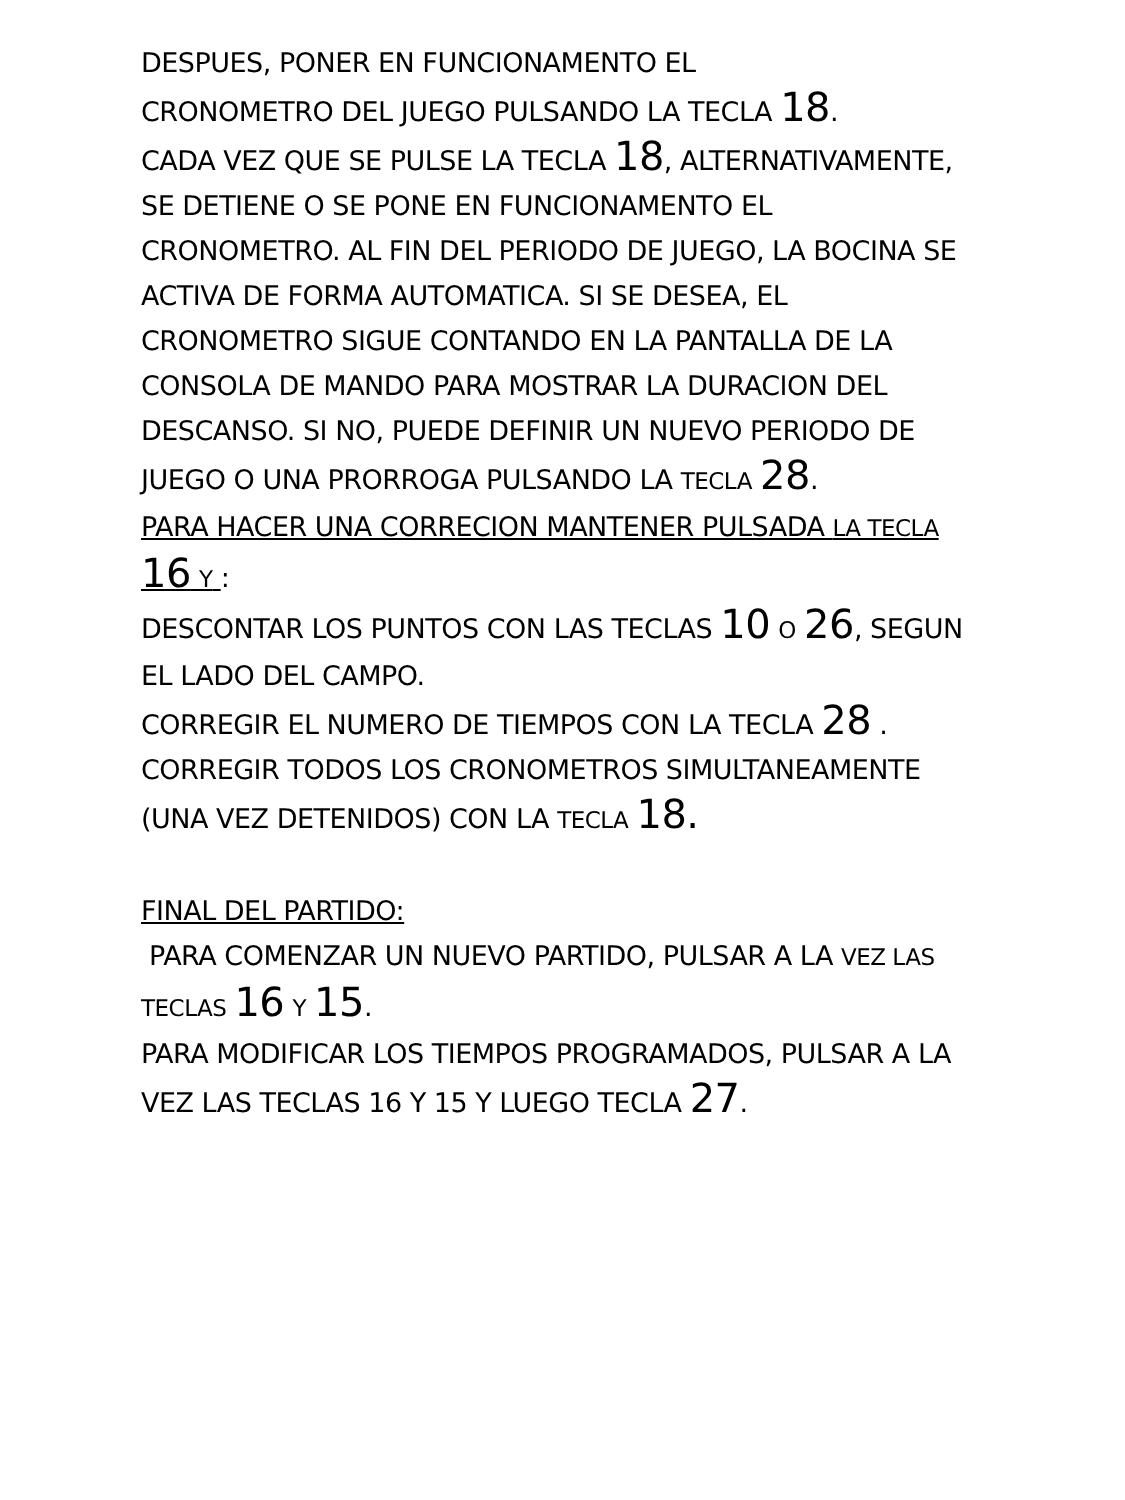DESPUES, PONER EN FUNCIONAMENTO EL
CRONOMETRO DEL JUEGO PULSANDO LA TECLA 18.
CADA VEZ QUE SE PULSE LA TECLA 18, ALTERNATIVAMENTE, SE DETIENE O SE PONE EN FUNCIONAMENTO EL CRONOMETRO. AL FIN DEL PERIODO DE JUEGO, LA BOCINA SE ACTIVA DE FORMA AUTOMATICA. SI SE DESEA, EL CRONOMETRO SIGUE CONTANDO EN LA PANTALLA DE LA CONSOLA DE MANDO PARA MOSTRAR LA DURACION DEL DESCANSO. SI NO, PUEDE DEFINIR UN NUEVO PERIODO DE JUEGO O UNA PRORROGA PULSANDO LA TECLA 28.
PARA HACER UNA CORRECION MANTENER PULSADA LA TECLA 16 Y :
DESCONTAR LOS PUNTOS CON LAS TECLAS 10 O 26, SEGUN EL LADO DEL CAMPO.
CORREGIR EL NUMERO DE TIEMPOS CON LA TECLA 28 .
CORREGIR TODOS LOS CRONOMETROS SIMULTANEAMENTE (UNA VEZ DETENIDOS) CON LA TECLA 18.
FINAL DEL PARTIDO:
PARA COMENZAR UN NUEVO PARTIDO, PULSAR A LA VEZ LAS TECLAS 16 Y 15.
PARA MODIFICAR LOS TIEMPOS PROGRAMADOS, PULSAR A LA VEZ LAS TECLAS 16 Y 15 Y LUEGO TECLA 27.